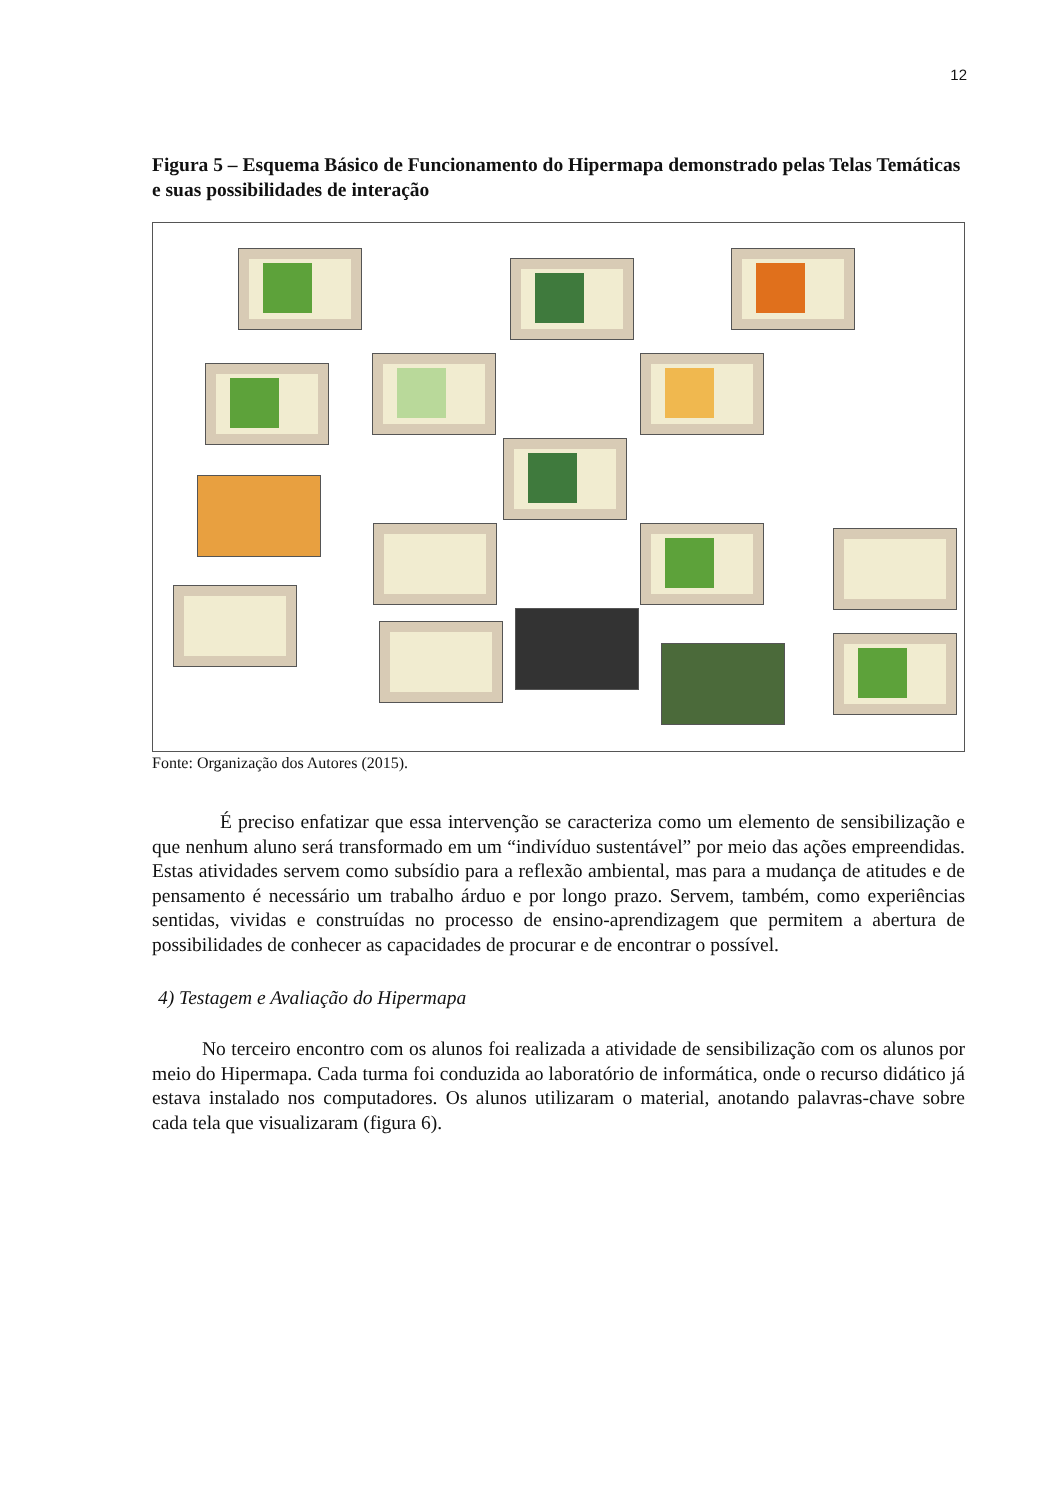12
Figura 5 – Esquema Básico de Funcionamento do Hipermapa demonstrado pelas Telas Temáticas e suas possibilidades de interação
Fonte: Organização dos Autores (2015).
É preciso enfatizar que essa intervenção se caracteriza como um elemento de sensibilização e que nenhum aluno será transformado em um “indivíduo sustentável” por meio das ações empreendidas. Estas atividades servem como subsídio para a reflexão ambiental, mas para a mudança de atitudes e de pensamento é necessário um trabalho árduo e por longo prazo. Servem, também, como experiências sentidas, vividas e construídas no processo de ensino-aprendizagem que permitem a abertura de possibilidades de conhecer as capacidades de procurar e de encontrar o possível.
4) Testagem e Avaliação do Hipermapa
No terceiro encontro com os alunos foi realizada a atividade de sensibilização com os alunos por meio do Hipermapa. Cada turma foi conduzida ao laboratório de informática, onde o recurso didático já estava instalado nos computadores. Os alunos utilizaram o material, anotando palavras-chave sobre cada tela que visualizaram (figura 6).